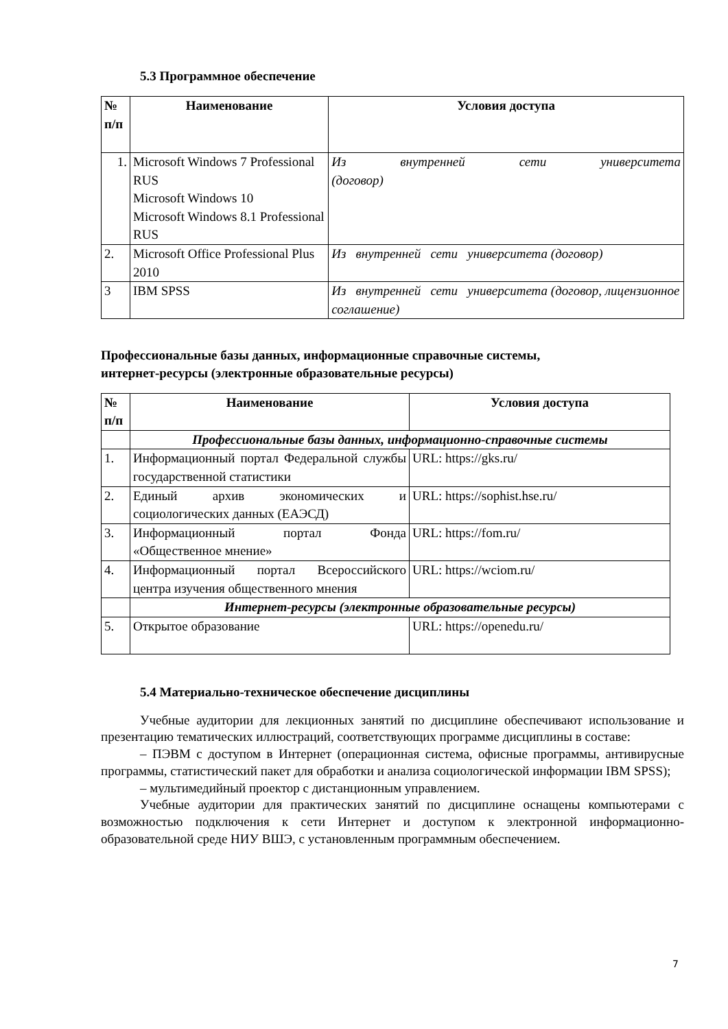5.3 Программное обеспечение
| № п/п | Наименование | Условия доступа |
| --- | --- | --- |
| 1. | Microsoft Windows 7 Professional RUS Microsoft Windows 10 Microsoft Windows 8.1 Professional RUS | Из внутренней сети университета (договор) |
| 2. | Microsoft Office Professional Plus 2010 | Из внутренней сети университета (договор) |
| 3 | IBM SPSS | Из внутренней сети университета (договор, лицензионное соглашение) |
Профессиональные базы данных, информационные справочные системы,
интернет-ресурсы (электронные образовательные ресурсы)
| № п/п | Наименование | Условия доступа |
| --- | --- | --- |
| | Профессиональные базы данных, информационно-справочные системы | |
| 1. | Информационный портал Федеральной службы государственной статистики | URL: https://gks.ru/ |
| 2. | Единый архив экономических и социологических данных (ЕАЭСД) | URL: https://sophist.hse.ru/ |
| 3. | Информационный портал Фонда «Общественное мнение» | URL: https://fom.ru/ |
| 4. | Информационный портал Всероссийского центра изучения общественного мнения | URL: https://wciom.ru/ |
| | Интернет-ресурсы (электронные образовательные ресурсы) | |
| 5. | Открытое образование | URL: https://openedu.ru/ |
5.4 Материально-техническое обеспечение дисциплины
Учебные аудитории для лекционных занятий по дисциплине обеспечивают использование и презентацию тематических иллюстраций, соответствующих программе дисциплины в составе:
– ПЭВМ с доступом в Интернет (операционная система, офисные программы, антивирусные программы, статистический пакет для обработки и анализа социологической информации IBM SPSS);
– мультимедийный проектор с дистанционным управлением.
Учебные аудитории для практических занятий по дисциплине оснащены компьютерами с возможностью подключения к сети Интернет и доступом к электронной информационно-образовательной среде НИУ ВШЭ, с установленным программным обеспечением.
7